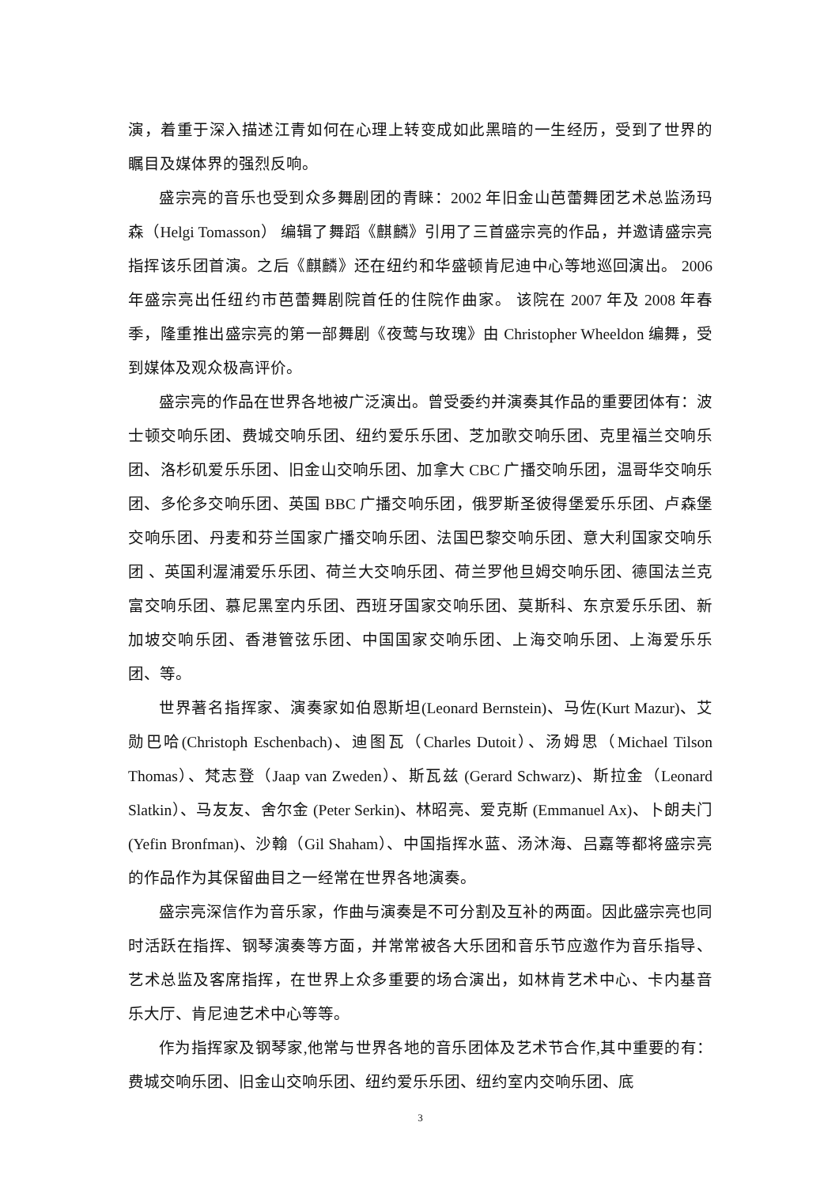演，着重于深入描述江青如何在心理上转变成如此黑暗的一生经历，受到了世界的瞩目及媒体界的强烈反响。
盛宗亮的音乐也受到众多舞剧团的青睐：2002 年旧金山芭蕾舞团艺术总监汤玛森（Helgi Tomasson） 编辑了舞蹈《麒麟》引用了三首盛宗亮的作品，并邀请盛宗亮指挥该乐团首演。之后《麒麟》还在纽约和华盛顿肯尼迪中心等地巡回演出。 2006 年盛宗亮出任纽约市芭蕾舞剧院首任的住院作曲家。 该院在 2007 年及 2008 年春季，隆重推出盛宗亮的第一部舞剧《夜莺与玫瑰》由 Christopher Wheeldon 编舞，受到媒体及观众极高评价。
盛宗亮的作品在世界各地被广泛演出。曾受委约并演奏其作品的重要团体有：波士顿交响乐团、费城交响乐团、纽约爱乐乐团、芝加歌交响乐团、克里福兰交响乐团、洛杉矶爱乐乐团、旧金山交响乐团、加拿大 CBC 广播交响乐团，温哥华交响乐团、多伦多交响乐团、英国 BBC 广播交响乐团，俄罗斯圣彼得堡爱乐乐团、卢森堡交响乐团、丹麦和芬兰国家广播交响乐团、法国巴黎交响乐团、意大利国家交响乐团 、英国利渥浦爱乐乐团、荷兰大交响乐团、荷兰罗他旦姆交响乐团、德国法兰克富交响乐团、慕尼黑室内乐团、西班牙国家交响乐团、莫斯科、东京爱乐乐团、新加坡交响乐团、香港管弦乐团、中国国家交响乐团、上海交响乐团、上海爱乐乐团、等。
世界著名指挥家、演奏家如伯恩斯坦(Leonard Bernstein)、马佐(Kurt Mazur)、艾勋巴哈(Christoph Eschenbach)、迪图瓦（Charles Dutoit）、汤姆思（Michael Tilson Thomas）、梵志登（Jaap van Zweden）、斯瓦兹 (Gerard Schwarz)、斯拉金（Leonard Slatkin）、马友友、舍尔金 (Peter Serkin)、林昭亮、爱克斯 (Emmanuel Ax)、卜朗夫门 (Yefin Bronfman)、沙翰（Gil Shaham）、中国指挥水蓝、汤沐海、吕嘉等都将盛宗亮的作品作为其保留曲目之一经常在世界各地演奏。
盛宗亮深信作为音乐家，作曲与演奏是不可分割及互补的两面。因此盛宗亮也同时活跃在指挥、钢琴演奏等方面，并常常被各大乐团和音乐节应邀作为音乐指导、艺术总监及客席指挥，在世界上众多重要的场合演出，如林肯艺术中心、卡内基音乐大厅、肯尼迪艺术中心等等。
作为指挥家及钢琴家,他常与世界各地的音乐团体及艺术节合作,其中重要的有：费城交响乐团、旧金山交响乐团、纽约爱乐乐团、纽约室内交响乐团、底
3